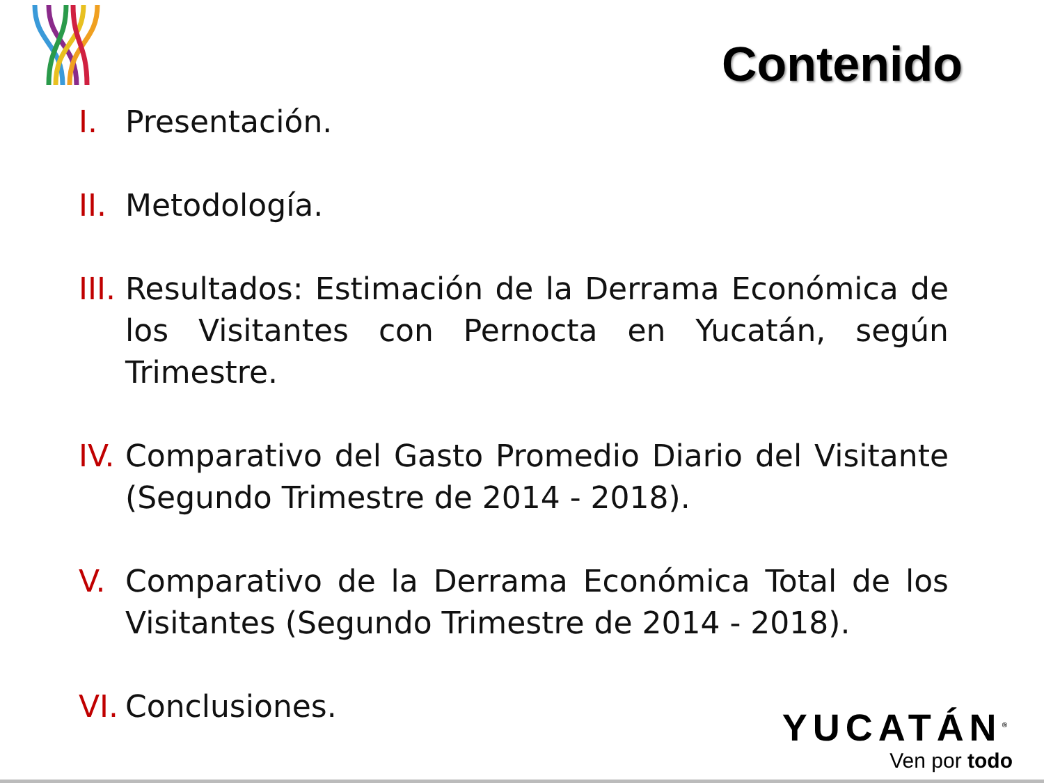Contenido
I. Presentación.
II. Metodología.
III. Resultados: Estimación de la Derrama Económica de los Visitantes con Pernocta en Yucatán, según Trimestre.
IV. Comparativo del Gasto Promedio Diario del Visitante (Segundo Trimestre de 2014 - 2018).
V. Comparativo de la Derrama Económica Total de los Visitantes (Segundo Trimestre de 2014 - 2018).
VI. Conclusiones.
YUCATÁN<sup>®</sup>
Ven por todo